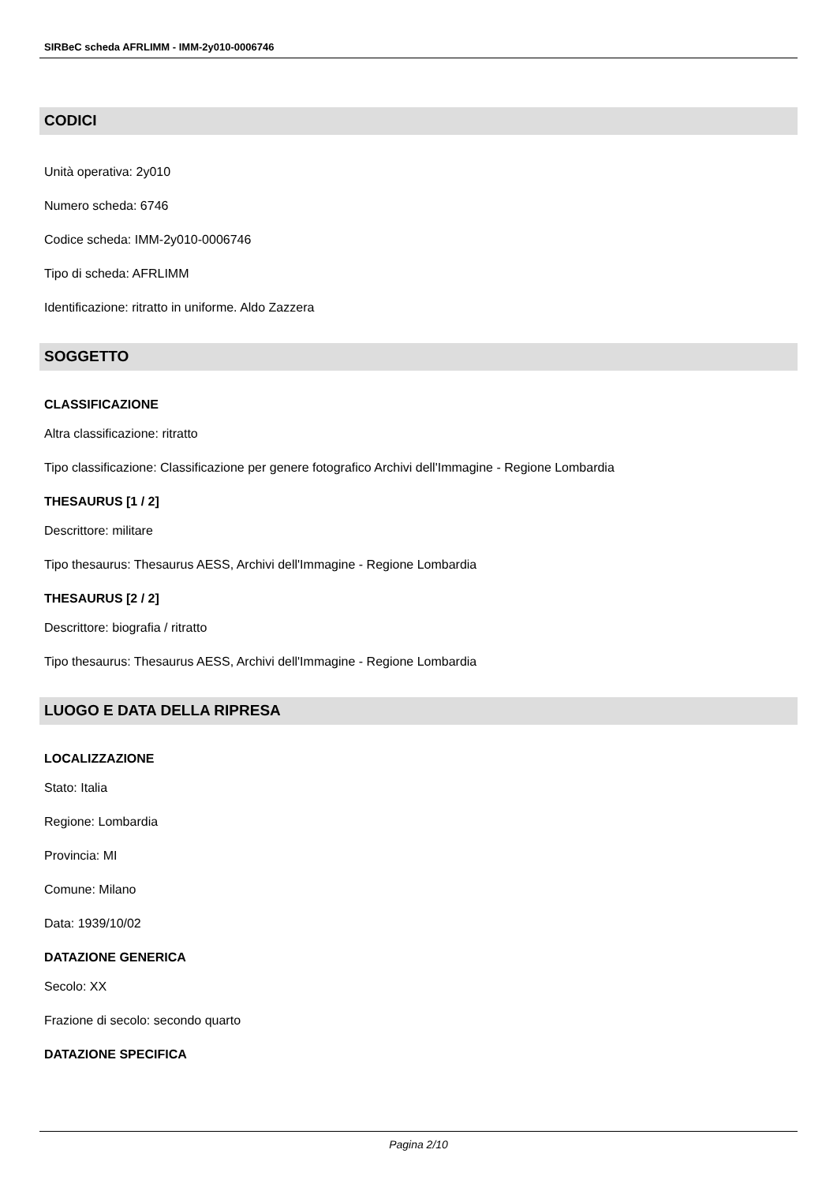SIRBeC scheda AFRLIMM - IMM-2y010-0006746
CODICI
Unità operativa: 2y010
Numero scheda: 6746
Codice scheda: IMM-2y010-0006746
Tipo di scheda: AFRLIMM
Identificazione: ritratto in uniforme. Aldo Zazzera
SOGGETTO
CLASSIFICAZIONE
Altra classificazione: ritratto
Tipo classificazione: Classificazione per genere fotografico Archivi dell'Immagine - Regione Lombardia
THESAURUS [1 / 2]
Descrittore: militare
Tipo thesaurus: Thesaurus AESS, Archivi dell'Immagine - Regione Lombardia
THESAURUS [2 / 2]
Descrittore: biografia / ritratto
Tipo thesaurus: Thesaurus AESS, Archivi dell'Immagine - Regione Lombardia
LUOGO E DATA DELLA RIPRESA
LOCALIZZAZIONE
Stato: Italia
Regione: Lombardia
Provincia: MI
Comune: Milano
Data: 1939/10/02
DATAZIONE GENERICA
Secolo: XX
Frazione di secolo: secondo quarto
DATAZIONE SPECIFICA
Pagina 2/10